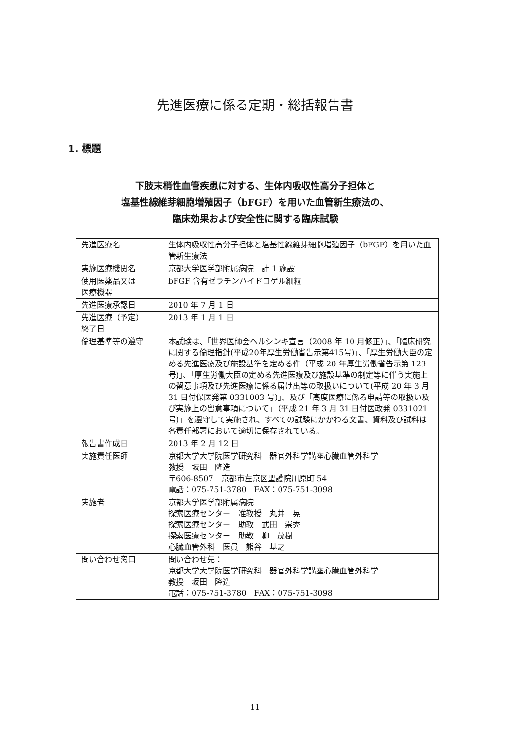先進医療に係る定期・総括報告書
1. 標題
下肢末梢性血管疾患に対する、生体内吸収性高分子担体と
塩基性線維芽細胞増殖因子（bFGF）を用いた血管新生療法の、
臨床効果および安全性に関する臨床試験
| 先進医療名 | 生体内吸収性高分子担体と塩基性線維芽細胞増殖因子（bFGF）を用いた血管新生療法 |
| 実施医療機関名 | 京都大学医学部附属病院 計 1 施設 |
| 使用医薬品又は 医療機器 | bFGF 含有ゼラチンハイドロゲル細粒 |
| 先進医療承認日 | 2010 年 7 月 1 日 |
| 先進医療（予定） 終了日 | 2013 年 1 月 1 日 |
| 倫理基準等の遵守 | 本試験は、「世界医師会ヘルシンキ宣言（2008 年 10 月修正）」、「臨床研究に関する倫理指針(平成20年厚生労働省告示第415号)」、「厚生労働大臣の定める先進医療及び施設基準を定める件（平成 20 年厚生労働省告示第 129 号)」、「厚生労働大臣の定める先進医療及び施設基準の制定等に伴う実施上の留意事項及び先進医療に係る届け出等の取扱いについて(平成 20 年 3 月 31 日付保医発第 0331003 号)」、及び「高度医療に係る申請等の取扱い及び実施上の留意事項について」（平成 21 年 3 月 31 日付医政発 0331021 号)」を遵守して実施され、すべての試験にかかわる文書、資料及び試料は各責任部署において適切に保存されている。 |
| 報告書作成日 | 2013 年 2 月 12 日 |
| 実施責任医師 | 京都大学大学院医学研究科 器官外科学講座心臓血管外科学 教授 坂田 隆造 〒606-8507 京都市左京区聖護院川原町 54 電話：075-751-3780 FAX：075-751-3098 |
| 実施者 | 京都大学医学部附属病院 探索医療センター 准教授 丸井 晃 探索医療センター 助教 武田 崇秀 探索医療センター 助教 柳 茂樹 心臓血管外科 医員 熊谷 基之 |
| 問い合わせ窓口 | 問い合わせ先： 京都大学大学院医学研究科 器官外科学講座心臓血管外科学 教授 坂田 隆造 電話：075-751-3780 FAX：075-751-3098 |
11